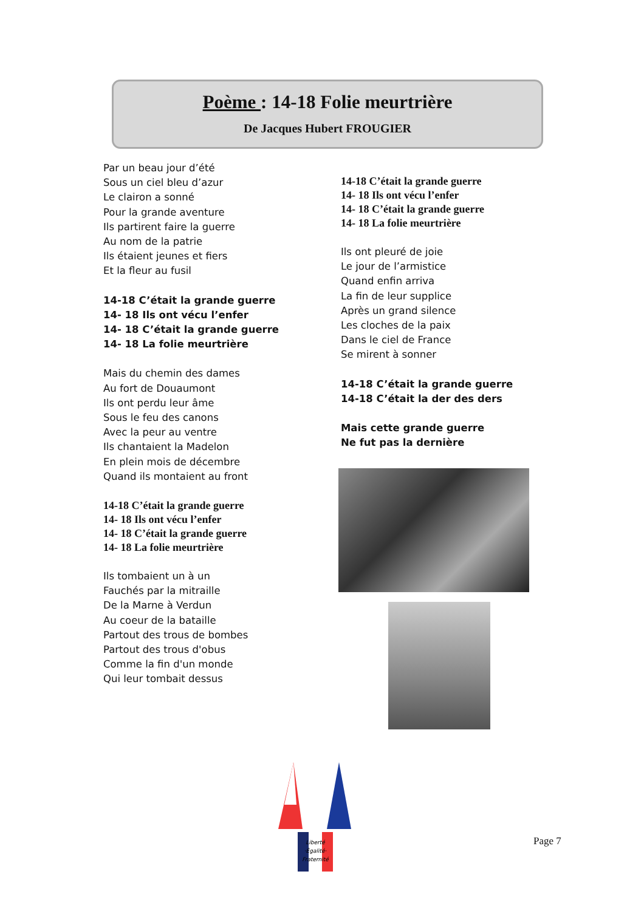Poème : 14-18 Folie meurtrière
De Jacques Hubert FROUGIER
Par un beau jour d’été
Sous un ciel bleu d’azur
Le clairon a sonné
Pour la grande aventure
Ils partirent faire la guerre
Au nom de la patrie
Ils étaient jeunes et fiers
Et la fleur au fusil
14-18 C’était la grande guerre
14- 18 Ils ont vécu l’enfer
14- 18 C’était la grande guerre
14- 18 La folie meurtrière
Mais du chemin des dames
Au fort de Douaumont
Ils ont perdu leur âme
Sous le feu des canons
Avec la peur au ventre
Ils chantaient la Madelon
En plein mois de décembre
Quand ils montaient au front
14-18 C’était la grande guerre
14- 18 Ils ont vécu l’enfer
14- 18 C’était la grande guerre
14- 18 La folie meurtrière
Ils tombaient un à un
Fauchés par la mitraille
De la Marne à Verdun
Au coeur de la bataille
Partout des trous de bombes
Partout des trous d'obus
Comme la fin d'un monde
Qui leur tombait dessus
14-18 C’était la grande guerre
14- 18 Ils ont vécu l’enfer
14- 18 C’était la grande guerre
14- 18 La folie meurtrière
Ils ont pleuré de joie
Le jour de l’armistice
Quand enfin arriva
La fin de leur supplice
Après un grand silence
Les cloches de la paix
Dans le ciel de France
Se mirent à sonner
14-18 C’était la grande guerre
14-18 C’était la der des ders
Mais cette grande guerre
Ne fut pas la dernière
Liberté
·Égalité·
Fraternité
Page 7